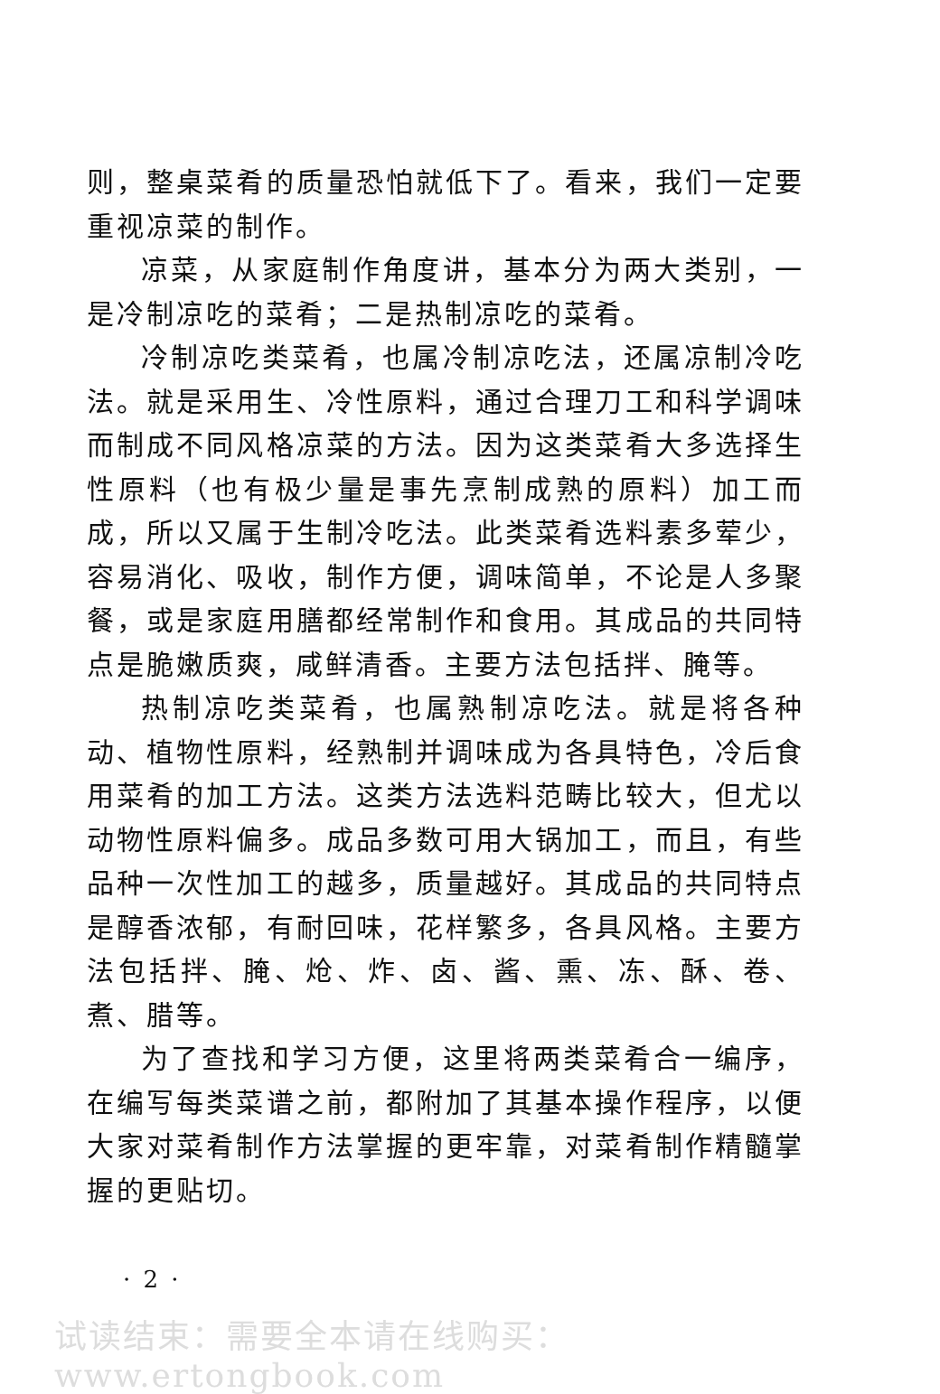则，整桌菜肴的质量恐怕就低下了。看来，我们一定要重视凉菜的制作。
凉菜，从家庭制作角度讲，基本分为两大类别，一是冷制凉吃的菜肴；二是热制凉吃的菜肴。
冷制凉吃类菜肴，也属冷制凉吃法，还属凉制冷吃法。就是采用生、冷性原料，通过合理刀工和科学调味而制成不同风格凉菜的方法。因为这类菜肴大多选择生性原料（也有极少量是事先烹制成熟的原料）加工而成，所以又属于生制冷吃法。此类菜肴选料素多荤少，容易消化、吸收，制作方便，调味简单，不论是人多聚餐，或是家庭用膳都经常制作和食用。其成品的共同特点是脆嫩质爽，咸鲜清香。主要方法包括拌、腌等。
热制凉吃类菜肴，也属熟制凉吃法。就是将各种动、植物性原料，经熟制并调味成为各具特色，冷后食用菜肴的加工方法。这类方法选料范畴比较大，但尤以动物性原料偏多。成品多数可用大锅加工，而且，有些品种一次性加工的越多，质量越好。其成品的共同特点是醇香浓郁，有耐回味，花样繁多，各具风格。主要方法包括拌、腌、炝、炸、卤、酱、熏、冻、酥、卷、煮、腊等。
为了查找和学习方便，这里将两类菜肴合一编序，在编写每类菜谱之前，都附加了其基本操作程序，以便大家对菜肴制作方法掌握的更牢靠，对菜肴制作精髓掌握的更贴切。
· 2 ·
试读结束：需要全本请在线购买： www.ertongbook.com